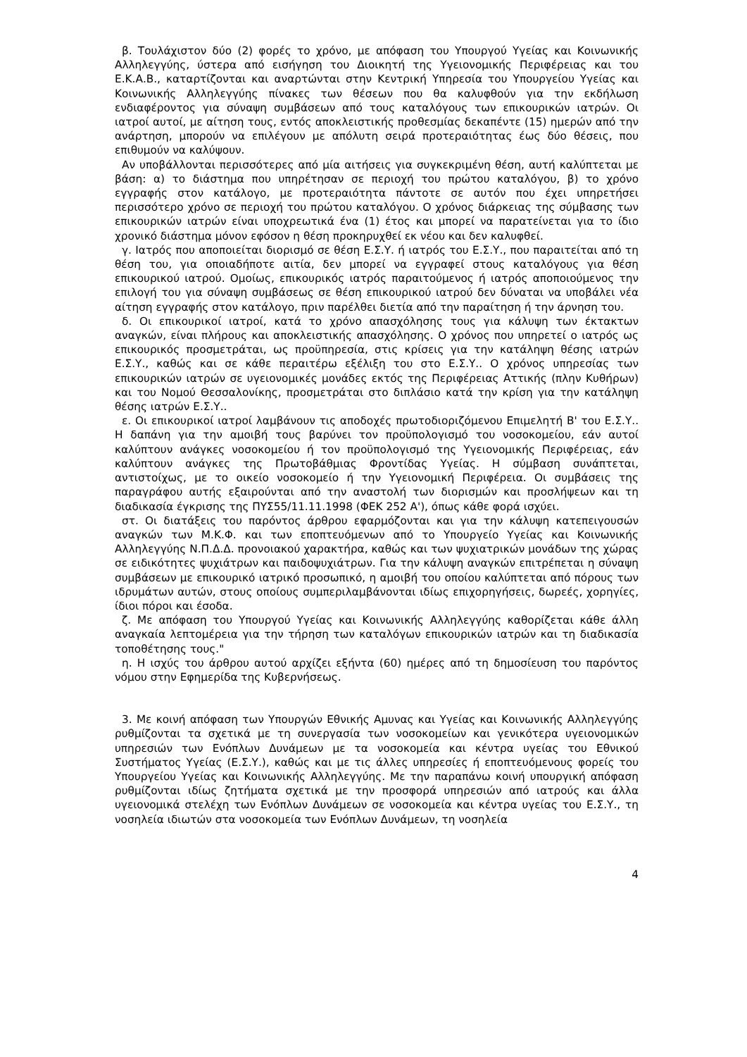β. Τουλάχιστον δύο (2) φορές το χρόνο, με απόφαση του Υπουργού Υγείας και Κοινωνικής Αλληλεγγύης, ύστερα από εισήγηση του Διοικητή της Υγειονομικής Περιφέρειας και του Ε.Κ.Α.Β., καταρτίζονται και αναρτώνται στην Κεντρική Υπηρεσία του Υπουργείου Υγείας και Κοινωνικής Αλληλεγγύης πίνακες των θέσεων που θα καλυφθούν για την εκδήλωση ενδιαφέροντος για σύναψη συμβάσεων από τους καταλόγους των επικουρικών ιατρών. Οι ιατροί αυτοί, με αίτηση τους, εντός αποκλειστικής προθεσμίας δεκαπέντε (15) ημερών από την ανάρτηση, μπορούν να επιλέγουν με απόλυτη σειρά προτεραιότητας έως δύο θέσεις, που επιθυμούν να καλύψουν.
Αν υποβάλλονται περισσότερες από μία αιτήσεις για συγκεκριμένη θέση, αυτή καλύπτεται με βάση: α) το διάστημα που υπηρέτησαν σε περιοχή του πρώτου καταλόγου, β) το χρόνο εγγραφής στον κατάλογο, με προτεραιότητα πάντοτε σε αυτόν που έχει υπηρετήσει περισσότερο χρόνο σε περιοχή του πρώτου καταλόγου. Ο χρόνος διάρκειας της σύμβασης των επικουρικών ιατρών είναι υποχρεωτικά ένα (1) έτος και μπορεί να παρατείνεται για το ίδιο χρονικό διάστημα μόνον εφόσον η θέση προκηρυχθεί εκ νέου και δεν καλυφθεί.
γ. Ιατρός που αποποιείται διορισμό σε θέση Ε.Σ.Υ. ή ιατρός του Ε.Σ.Υ., που παραιτείται από τη θέση του, για οποιαδήποτε αιτία, δεν μπορεί να εγγραφεί στους καταλόγους για θέση επικουρικού ιατρού. Ομοίως, επικουρικός ιατρός παραιτούμενος ή ιατρός αποποιούμενος την επιλογή του για σύναψη συμβάσεως σε θέση επικουρικού ιατρού δεν δύναται να υποβάλει νέα αίτηση εγγραφής στον κατάλογο, πριν παρέλθει διετία από την παραίτηση ή την άρνηση του.
δ. Οι επικουρικοί ιατροί, κατά το χρόνο απασχόλησης τους για κάλυψη των έκτακτων αναγκών, είναι πλήρους και αποκλειστικής απασχόλησης. Ο χρόνος που υπηρετεί ο ιατρός ως επικουρικός προσμετράται, ως προϋπηρεσία, στις κρίσεις για την κατάληψη θέσης ιατρών Ε.Σ.Υ., καθώς και σε κάθε περαιτέρω εξέλιξη του στο Ε.Σ.Υ.. Ο χρόνος υπηρεσίας των επικουρικών ιατρών σε υγειονομικές μονάδες εκτός της Περιφέρειας Αττικής (πλην Κυθήρων) και του Νομού Θεσσαλονίκης, προσμετράται στο διπλάσιο κατά την κρίση για την κατάληψη θέσης ιατρών Ε.Σ.Υ..
ε. Οι επικουρικοί ιατροί λαμβάνουν τις αποδοχές πρωτοδιοριζόμενου Επιμελητή Β' του Ε.Σ.Υ.. Η δαπάνη για την αμοιβή τους βαρύνει τον προϋπολογισμό του νοσοκομείου, εάν αυτοί καλύπτουν ανάγκες νοσοκομείου ή τον προϋπολογισμό της Υγειονομικής Περιφέρειας, εάν καλύπτουν ανάγκες της Πρωτοβάθμιας Φροντίδας Υγείας. Η σύμβαση συνάπτεται, αντιστοίχως, με το οικείο νοσοκομείο ή την Υγειονομική Περιφέρεια. Οι συμβάσεις της παραγράφου αυτής εξαιρούνται από την αναστολή των διορισμών και προσλήψεων και τη διαδικασία έγκρισης της ΠΥΣ55/11.11.1998 (ΦΕΚ 252 Α'), όπως κάθε φορά ισχύει.
στ. Οι διατάξεις του παρόντος άρθρου εφαρμόζονται και για την κάλυψη κατεπειγουσών αναγκών των Μ.Κ.Φ. και των εποπτευόμενων από το Υπουργείο Υγείας και Κοινωνικής Αλληλεγγύης Ν.Π.Δ.Δ. προνοιακού χαρακτήρα, καθώς και των ψυχιατρικών μονάδων της χώρας σε ειδικότητες ψυχιάτρων και παιδοψυχιάτρων. Για την κάλυψη αναγκών επιτρέπεται η σύναψη συμβάσεων με επικουρικό ιατρικό προσωπικό, η αμοιβή του οποίου καλύπτεται από πόρους των ιδρυμάτων αυτών, στους οποίους συμπεριλαμβάνονται ιδίως επιχορηγήσεις, δωρεές, χορηγίες, ίδιοι πόροι και έσοδα.
ζ. Με απόφαση του Υπουργού Υγείας και Κοινωνικής Αλληλεγγύης καθορίζεται κάθε άλλη αναγκαία λεπτομέρεια για την τήρηση των καταλόγων επικουρικών ιατρών και τη διαδικασία τοποθέτησης τους."
η. Η ισχύς του άρθρου αυτού αρχίζει εξήντα (60) ημέρες από τη δημοσίευση του παρόντος νόμου στην Εφημερίδα της Κυβερνήσεως.
3. Με κοινή απόφαση των Υπουργών Εθνικής Αμυνας και Υγείας και Κοινωνικής Αλληλεγγύης ρυθμίζονται τα σχετικά με τη συνεργασία των νοσοκομείων και γενικότερα υγειονομικών υπηρεσιών των Ενόπλων Δυνάμεων με τα νοσοκομεία και κέντρα υγείας του Εθνικού Συστήματος Υγείας (Ε.Σ.Υ.), καθώς και με τις άλλες υπηρεσίες ή εποπτευόμενους φορείς του Υπουργείου Υγείας και Κοινωνικής Αλληλεγγύης. Με την παραπάνω κοινή υπουργική απόφαση ρυθμίζονται ιδίως ζητήματα σχετικά με την προσφορά υπηρεσιών από ιατρούς και άλλα υγειονομικά στελέχη των Ενόπλων Δυνάμεων σε νοσοκομεία και κέντρα υγείας του Ε.Σ.Υ., τη νοσηλεία ιδιωτών στα νοσοκομεία των Ενόπλων Δυνάμεων, τη νοσηλεία
4